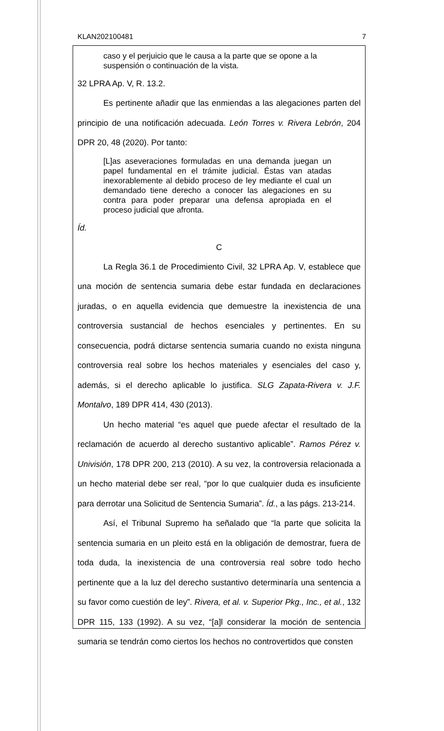KLAN202100481 7
caso y el perjuicio que le causa a la parte que se opone a la suspensión o continuación de la vista.
32 LPRA Ap. V, R. 13.2.
Es pertinente añadir que las enmiendas a las alegaciones parten del principio de una notificación adecuada. León Torres v. Rivera Lebrón, 204 DPR 20, 48 (2020). Por tanto:
[L]as aseveraciones formuladas en una demanda juegan un papel fundamental en el trámite judicial. Éstas van atadas inexorablemente al debido proceso de ley mediante el cual un demandado tiene derecho a conocer las alegaciones en su contra para poder preparar una defensa apropiada en el proceso judicial que afronta.
Íd.
C
La Regla 36.1 de Procedimiento Civil, 32 LPRA Ap. V, establece que una moción de sentencia sumaria debe estar fundada en declaraciones juradas, o en aquella evidencia que demuestre la inexistencia de una controversia sustancial de hechos esenciales y pertinentes. En su consecuencia, podrá dictarse sentencia sumaria cuando no exista ninguna controversia real sobre los hechos materiales y esenciales del caso y, además, si el derecho aplicable lo justifica. SLG Zapata-Rivera v. J.F. Montalvo, 189 DPR 414, 430 (2013).
Un hecho material “es aquel que puede afectar el resultado de la reclamación de acuerdo al derecho sustantivo aplicable”. Ramos Pérez v. Univisión, 178 DPR 200, 213 (2010). A su vez, la controversia relacionada a un hecho material debe ser real, “por lo que cualquier duda es insuficiente para derrotar una Solicitud de Sentencia Sumaria”. Íd., a las págs. 213-214.
Así, el Tribunal Supremo ha señalado que “la parte que solicita la sentencia sumaria en un pleito está en la obligación de demostrar, fuera de toda duda, la inexistencia de una controversia real sobre todo hecho pertinente que a la luz del derecho sustantivo determinaría una sentencia a su favor como cuestión de ley”. Rivera, et al. v. Superior Pkg., Inc., et al., 132 DPR 115, 133 (1992). A su vez, “[a]l considerar la moción de sentencia sumaria se tendrán como ciertos los hechos no controvertidos que consten